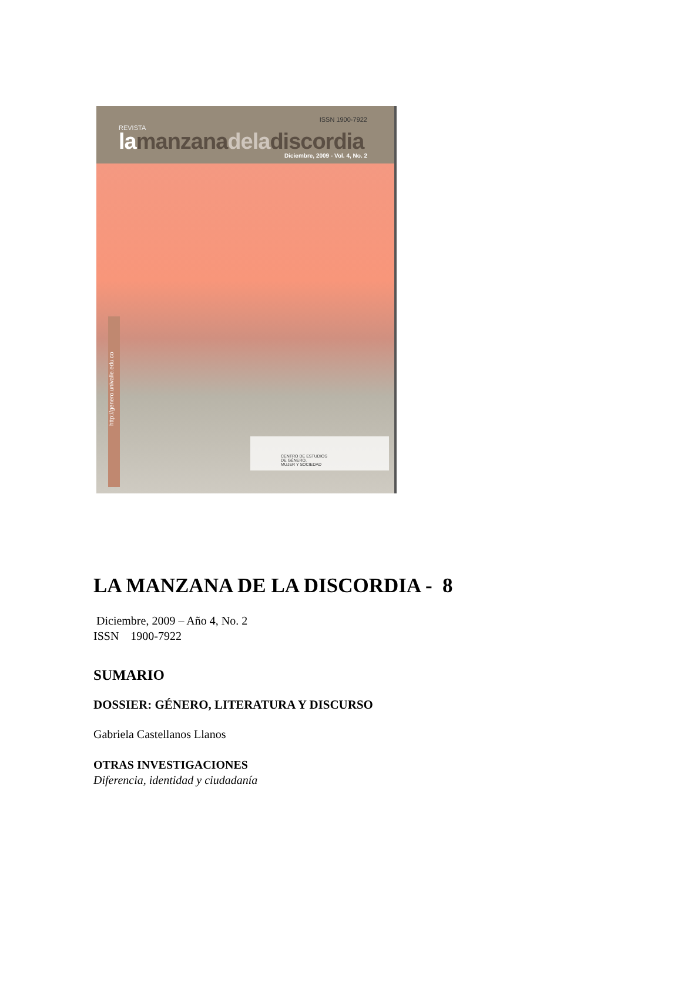ISSN 1900-7922
REVISTA
la manzana dela discordia
Diciembre, 2009 - Vol. 4, No. 2
http://genero.univalle.edu.co
CENTRO DE ESTUDIOS
DE GÉNERO,
MUJER Y SOCIEDAD
LA MANZANA DE LA DISCORDIA - 8
Diciembre, 2009 – Año 4, No. 2
ISSN 1900-7922
SUMARIO
DOSSIER: GÉNERO, LITERATURA Y DISCURSO
Gabriela Castellanos Llanos
OTRAS INVESTIGACIONES
Diferencia, identidad y ciudadanía